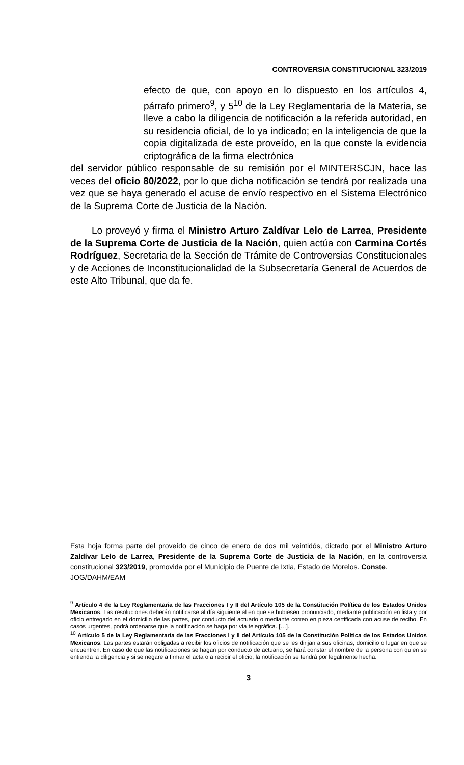CONTROVERSIA CONSTITUCIONAL 323/2019
efecto de que, con apoyo en lo dispuesto en los artículos 4, párrafo primero<sup>9</sup>, y 5<sup>10</sup> de la Ley Reglamentaria de la Materia, se lleve a cabo la diligencia de notificación a la referida autoridad, en su residencia oficial, de lo ya indicado; en la inteligencia de que la copia digitalizada de este proveído, en la que conste la evidencia criptográfica de la firma electrónica
del servidor público responsable de su remisión por el MINTERSCJN, hace las veces del oficio 80/2022, por lo que dicha notificación se tendrá por realizada una vez que se haya generado el acuse de envío respectivo en el Sistema Electrónico de la Suprema Corte de Justicia de la Nación.
Lo proveyó y firma el Ministro Arturo Zaldívar Lelo de Larrea, Presidente de la Suprema Corte de Justicia de la Nación, quien actúa con Carmina Cortés Rodríguez, Secretaria de la Sección de Trámite de Controversias Constitucionales y de Acciones de Inconstitucionalidad de la Subsecretaría General de Acuerdos de este Alto Tribunal, que da fe.
Esta hoja forma parte del proveído de cinco de enero de dos mil veintidós, dictado por el Ministro Arturo Zaldívar Lelo de Larrea, Presidente de la Suprema Corte de Justicia de la Nación, en la controversia constitucional 323/2019, promovida por el Municipio de Puente de Ixtla, Estado de Morelos. Conste.
JOG/DAHM/EAM
<sup>9</sup> Artículo 4 de la Ley Reglamentaria de las Fracciones I y II del Artículo 105 de la Constitución Política de los Estados Unidos Mexicanos. Las resoluciones deberán notificarse al día siguiente al en que se hubiesen pronunciado, mediante publicación en lista y por oficio entregado en el domicilio de las partes, por conducto del actuario o mediante correo en pieza certificada con acuse de recibo. En casos urgentes, podrá ordenarse que la notificación se haga por vía telegráfica. […].
<sup>10</sup> Artículo 5 de la Ley Reglamentaria de las Fracciones I y II del Artículo 105 de la Constitución Política de los Estados Unidos Mexicanos. Las partes estarán obligadas a recibir los oficios de notificación que se les dirijan a sus oficinas, domicilio o lugar en que se encuentren. En caso de que las notificaciones se hagan por conducto de actuario, se hará constar el nombre de la persona con quien se entienda la diligencia y si se negare a firmar el acta o a recibir el oficio, la notificación se tendrá por legalmente hecha.
3